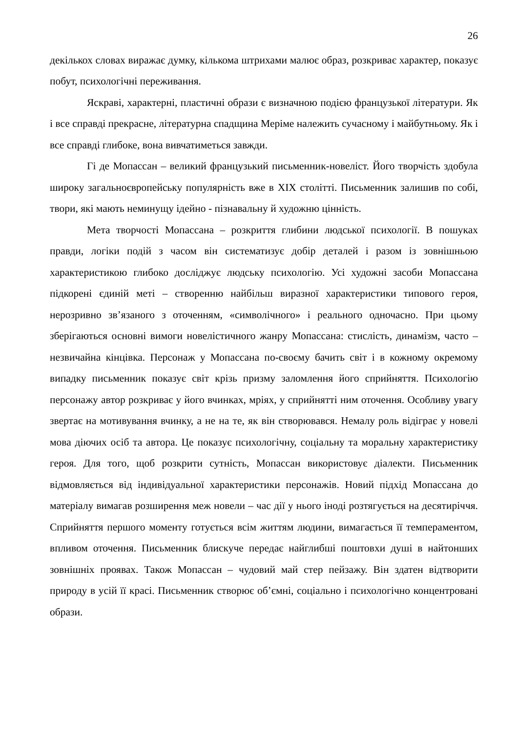26
декількох словах виражає думку, кількома штрихами малює образ, розкриває характер, показує побут, психологічні переживання.
Яскраві, характерні, пластичні образи є визначною подією французької літератури. Як і все справді прекрасне, літературна спадщина Меріме належить сучасному і майбутньому. Як і все справді глибоке, вона вивчатиметься завжди.
Гі де Мопассан – великий французький письменник-новеліст. Його творчість здобула широку загальноєвропейську популярність вже в XIX столітті. Письменник залишив по собі, твори, які мають неминущу ідейно - пізнавальну й художню цінність.
Мета творчості Мопассана – розкриття глибини людської психології. В пошуках правди, логіки подій з часом він систематизує добір деталей і разом із зовнішньою характеристикою глибоко досліджує людську психологію. Усі художні засоби Мопассана підкорені єдиній меті – створенню найбільш виразної характеристики типового героя, нерозривно зв’язаного з оточенням, «символічного» і реального одночасно. При цьому зберігаються основні вимоги новелістичного жанру Мопассана: стислість, динамізм, часто – незвичайна кінцівка. Персонаж у Мопассана по-своєму бачить світ і в кожному окремому випадку письменник показує світ крізь призму заломлення його сприйняття. Психологію персонажу автор розкриває у його вчинках, мріях, у сприйнятті ним оточення. Особливу увагу звертає на мотивування вчинку, а не на те, як він створювався. Немалу роль відіграє у новелі мова діючих осіб та автора. Це показує психологічну, соціальну та моральну характеристику героя. Для того, щоб розкрити сутність, Мопассан використовує діалекти. Письменник відмовляється від індивідуальної характеристики персонажів. Новий підхід Мопассана до матеріалу вимагав розширення меж новели – час дії у нього іноді розтягується на десятиріччя. Сприйняття першого моменту готується всім життям людини, вимагається її темпераментом, впливом оточення. Письменник блискуче передає найглибші поштовхи душі в найтонших зовнішніх проявах. Також Мопассан – чудовий май стер пейзажу. Він здатен відтворити природу в усій її красі. Письменник створює об’ємні, соціально і психологічно концентровані образи.